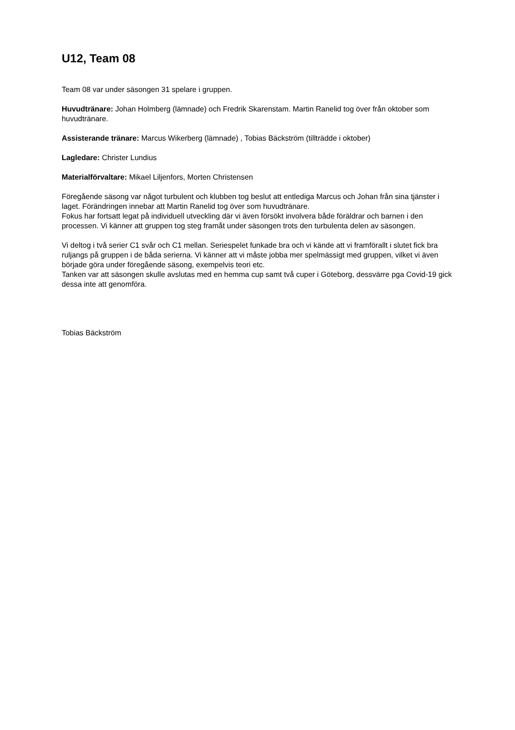U12, Team 08
Team 08 var under säsongen 31 spelare i gruppen.
Huvudtränare: Johan Holmberg (lämnade) och Fredrik Skarenstam. Martin Ranelid tog över från oktober som huvudtränare.
Assisterande tränare: Marcus Wikerberg (lämnade) , Tobias Bäckström (tillträdde i oktober)
Lagledare: Christer Lundius
Materialförvaltare: Mikael Liljenfors, Morten Christensen
Föregående säsong var något turbulent och klubben tog beslut att entlediga Marcus och Johan från sina tjänster i laget. Förändringen innebar att Martin Ranelid tog över som huvudtränare.
Fokus har fortsatt legat på individuell utveckling där vi även försökt involvera både föräldrar och barnen i den processen. Vi känner att gruppen tog steg framåt under säsongen trots den turbulenta delen av säsongen.
Vi deltog i två serier C1 svår och C1 mellan. Seriespelet funkade bra och vi kände att vi framförallt i slutet fick bra ruljangs på gruppen i de båda serierna. Vi känner att vi måste jobba mer spelmässigt med gruppen, vilket vi även började göra under föregående säsong, exempelvis teori etc.
Tanken var att säsongen skulle avslutas med en hemma cup samt två cuper i Göteborg, dessvärre pga Covid-19 gick dessa inte att genomföra.
Tobias Bäckström